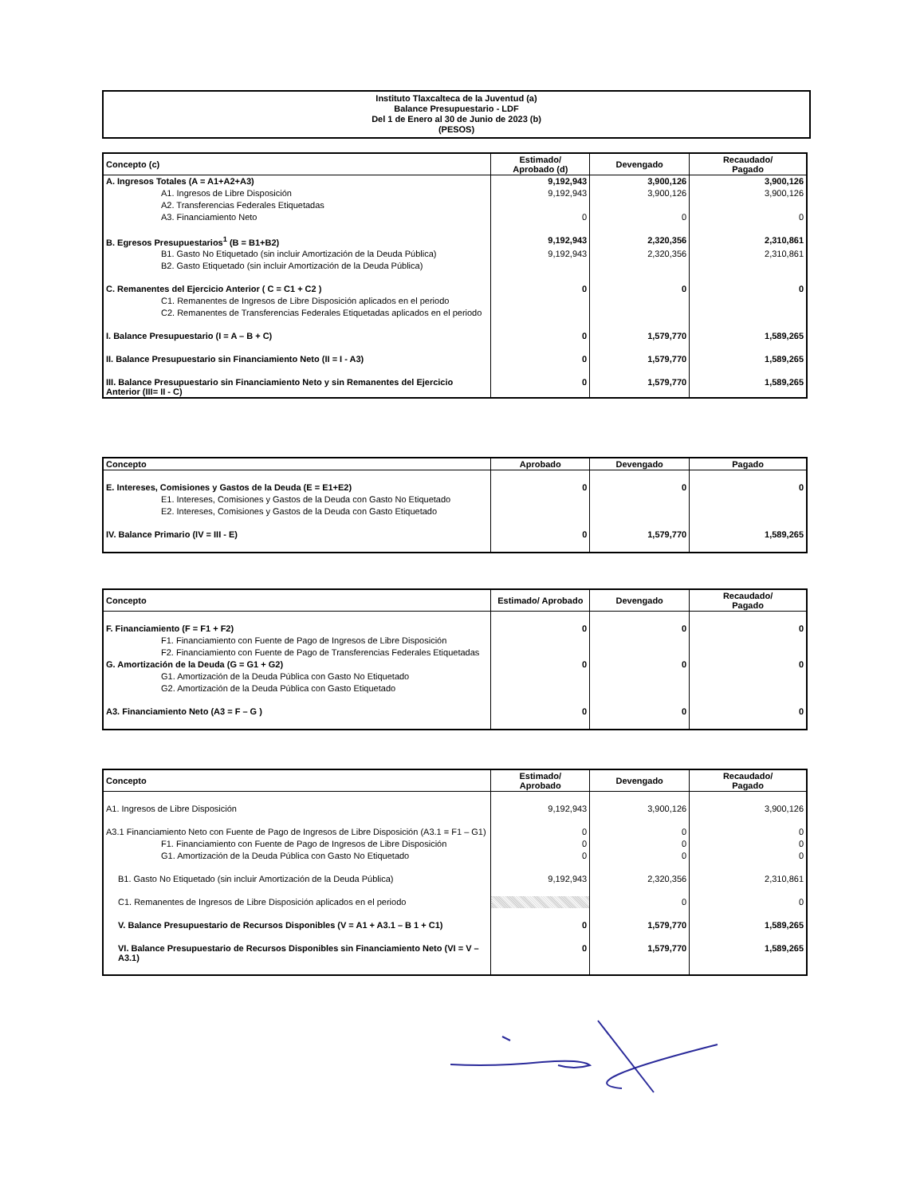Instituto Tlaxcalteca de la Juventud (a)
Balance Presupuestario - LDF
Del 1 de Enero al 30 de Junio de 2023 (b)
(PESOS)
| Concepto (c) | Estimado/ Aprobado (d) | Devengado | Recaudado/ Pagado |
| --- | --- | --- | --- |
| A. Ingresos Totales (A = A1+A2+A3) | 9,192,943 | 3,900,126 | 3,900,126 |
| A1. Ingresos de Libre Disposición | 9,192,943 | 3,900,126 | 3,900,126 |
| A2. Transferencias Federales Etiquetadas | | | |
| A3. Financiamiento Neto | 0 | 0 | 0 |
| B. Egresos Presupuestarios<sup>1</sup> (B = B1+B2) | 9,192,943 | 2,320,356 | 2,310,861 |
| B1. Gasto No Etiquetado (sin incluir Amortización de la Deuda Pública) | 9,192,943 | 2,320,356 | 2,310,861 |
| B2. Gasto Etiquetado (sin incluir Amortización de la Deuda Pública) | | | |
| C. Remanentes del Ejercicio Anterior ( C = C1 + C2 ) | 0 | 0 | 0 |
| C1. Remanentes de Ingresos de Libre Disposición aplicados en el periodo | | | |
| C2. Remanentes de Transferencias Federales Etiquetadas aplicados en el periodo | | | |
| I. Balance Presupuestario (I = A – B + C) | 0 | 1,579,770 | 1,589,265 |
| II. Balance Presupuestario sin Financiamiento Neto (II = I - A3) | 0 | 1,579,770 | 1,589,265 |
| III. Balance Presupuestario sin Financiamiento Neto y sin Remanentes del Ejercicio Anterior (III= II - C) | 0 | 1,579,770 | 1,589,265 |
| Concepto | Aprobado | Devengado | Pagado |
| --- | --- | --- | --- |
| E. Intereses, Comisiones y Gastos de la Deuda (E = E1+E2) | 0 | 0 | 0 |
| E1. Intereses, Comisiones y Gastos de la Deuda con Gasto No Etiquetado | | | |
| E2. Intereses, Comisiones y Gastos de la Deuda con Gasto Etiquetado | | | |
| IV. Balance Primario (IV = III - E) | 0 | 1,579,770 | 1,589,265 |
| Concepto | Estimado/ Aprobado | Devengado | Recaudado/ Pagado |
| --- | --- | --- | --- |
| F. Financiamiento (F = F1 + F2) | 0 | 0 | 0 |
| F1. Financiamiento con Fuente de Pago de Ingresos de Libre Disposición | | | |
| F2. Financiamiento con Fuente de Pago de Transferencias Federales Etiquetadas | | | |
| G. Amortización de la Deuda (G = G1 + G2) | 0 | 0 | 0 |
| G1. Amortización de la Deuda Pública con Gasto No Etiquetado | | | |
| G2. Amortización de la Deuda Pública con Gasto Etiquetado | | | |
| A3. Financiamiento Neto (A3 = F – G ) | 0 | 0 | 0 |
| Concepto | Estimado/ Aprobado | Devengado | Recaudado/ Pagado |
| --- | --- | --- | --- |
| A1. Ingresos de Libre Disposición | 9,192,943 | 3,900,126 | 3,900,126 |
| A3.1 Financiamiento Neto con Fuente de Pago de Ingresos de Libre Disposición (A3.1 = F1 – G1) | 0 | 0 | 0 |
| F1. Financiamiento con Fuente de Pago de Ingresos de Libre Disposición | 0 | 0 | 0 |
| G1. Amortización de la Deuda Pública con Gasto No Etiquetado | 0 | 0 | 0 |
| B1. Gasto No Etiquetado (sin incluir Amortización de la Deuda Pública) | 9,192,943 | 2,320,356 | 2,310,861 |
| C1. Remanentes de Ingresos de Libre Disposición aplicados en el periodo | | 0 | 0 |
| V. Balance Presupuestario de Recursos Disponibles (V = A1 + A3.1 – B 1 + C1) | 0 | 1,579,770 | 1,589,265 |
| VI. Balance Presupuestario de Recursos Disponibles sin Financiamiento Neto (VI = V – A3.1) | 0 | 1,579,770 | 1,589,265 |